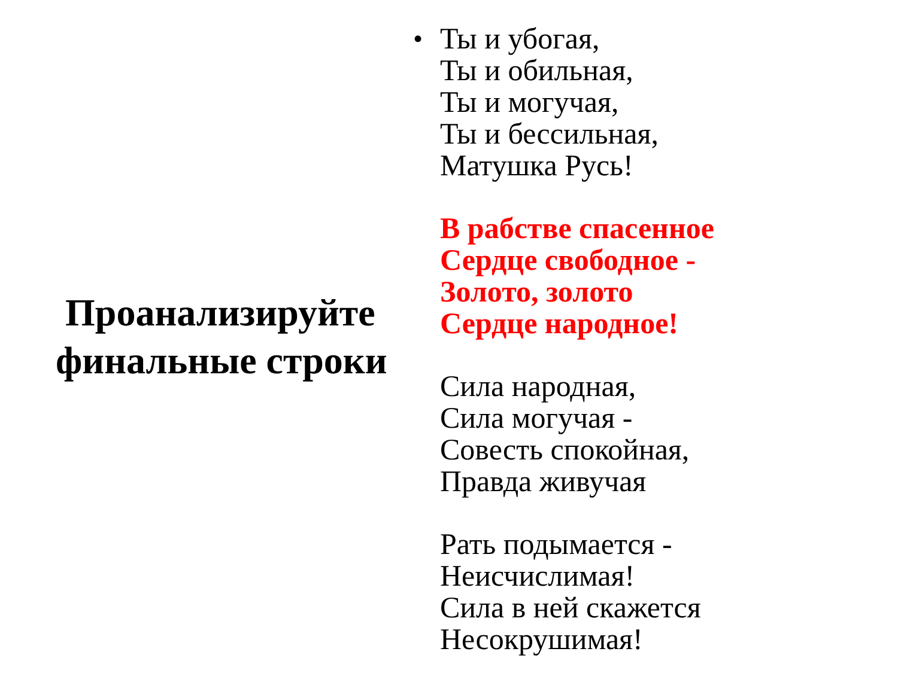Проанализируйте финальные строки
•
Ты и убогая,
Ты и обильная,
Ты и могучая,
Ты и бессильная,
Матушка Русь!
В рабстве спасенное
Сердце свободное -
Золото, золото
Сердце народное!
Сила народная,
Сила могучая -
Совесть спокойная,
Правда живучая
Рать подымается -
Неисчислимая!
Сила в ней скажется
Несокрушимая!